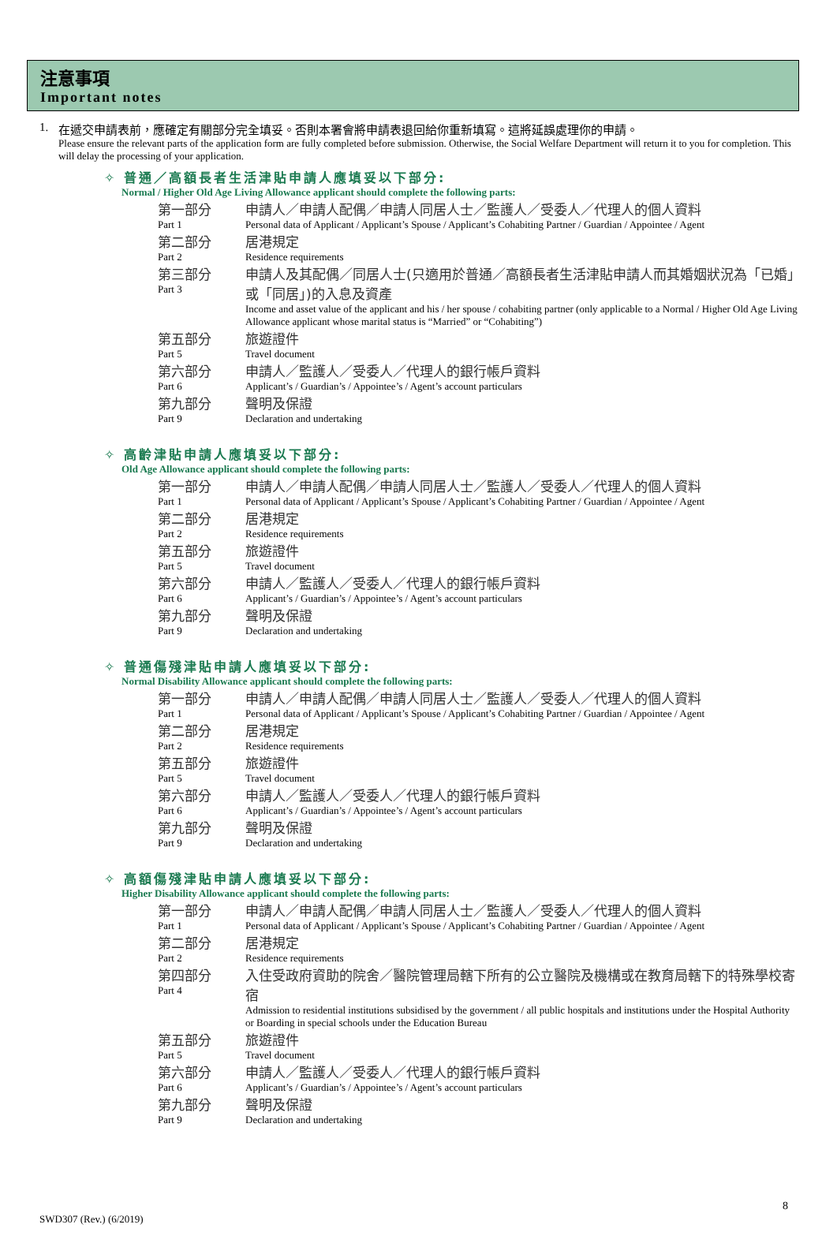注意事項
Important notes
1. 在遞交申請表前，應確定有關部分完全填妥。否則本署會將申請表退回給你重新填寫。這將延誤處理你的申請。
Please ensure the relevant parts of the application form are fully completed before submission. Otherwise, the Social Welfare Department will return it to you for completion. This will delay the processing of your application.
✧ 普通／高額長者生活津貼申請人應填妥以下部分:
Normal / Higher Old Age Living Allowance applicant should complete the following parts:
| 第一部分 Part 1 | 申請人／申請人配偶／申請人同居人士／監護人／受委人／代理人的個人資料 Personal data of Applicant / Applicant’s Spouse / Applicant’s Cohabiting Partner / Guardian / Appointee / Agent |
| 第二部分 Part 2 | 居港規定 Residence requirements |
| 第三部分 Part 3 | 申請人及其配偶／同居人士(只適用於普通／高額長者生活津貼申請人而其婚姻狀況為「已婚」或「同居」)的入息及資產 Income and asset value of the applicant and his / her spouse / cohabiting partner (only applicable to a Normal / Higher Old Age Living Allowance applicant whose marital status is “Married” or “Cohabiting”) |
| 第五部分 Part 5 | 旅遊證件 Travel document |
| 第六部分 Part 6 | 申請人／監護人／受委人／代理人的銀行帳戶資料 Applicant’s / Guardian’s / Appointee’s / Agent’s account particulars |
| 第九部分 Part 9 | 聲明及保證 Declaration and undertaking |
✧ 高齡津貼申請人應填妥以下部分:
Old Age Allowance applicant should complete the following parts:
| 第一部分 Part 1 | 申請人／申請人配偶／申請人同居人士／監護人／受委人／代理人的個人資料 Personal data of Applicant / Applicant’s Spouse / Applicant’s Cohabiting Partner / Guardian / Appointee / Agent |
| 第二部分 Part 2 | 居港規定 Residence requirements |
| 第五部分 Part 5 | 旅遊證件 Travel document |
| 第六部分 Part 6 | 申請人／監護人／受委人／代理人的銀行帳戶資料 Applicant’s / Guardian’s / Appointee’s / Agent’s account particulars |
| 第九部分 Part 9 | 聲明及保證 Declaration and undertaking |
✧ 普通傷殘津貼申請人應填妥以下部分:
Normal Disability Allowance applicant should complete the following parts:
| 第一部分 Part 1 | 申請人／申請人配偶／申請人同居人士／監護人／受委人／代理人的個人資料 Personal data of Applicant / Applicant’s Spouse / Applicant’s Cohabiting Partner / Guardian / Appointee / Agent |
| 第二部分 Part 2 | 居港規定 Residence requirements |
| 第五部分 Part 5 | 旅遊證件 Travel document |
| 第六部分 Part 6 | 申請人／監護人／受委人／代理人的銀行帳戶資料 Applicant’s / Guardian’s / Appointee’s / Agent’s account particulars |
| 第九部分 Part 9 | 聲明及保證 Declaration and undertaking |
✧ 高額傷殘津貼申請人應填妥以下部分:
Higher Disability Allowance applicant should complete the following parts:
| 第一部分 Part 1 | 申請人／申請人配偶／申請人同居人士／監護人／受委人／代理人的個人資料 Personal data of Applicant / Applicant’s Spouse / Applicant’s Cohabiting Partner / Guardian / Appointee / Agent |
| 第二部分 Part 2 | 居港規定 Residence requirements |
| 第四部分 Part 4 | 入住受政府資助的院舍／醫院管理局轄下所有的公立醫院及機構或在教育局轄下的特殊學校寄宿 Admission to residential institutions subsidised by the government / all public hospitals and institutions under the Hospital Authority or Boarding in special schools under the Education Bureau |
| 第五部分 Part 5 | 旅遊證件 Travel document |
| 第六部分 Part 6 | 申請人／監護人／受委人／代理人的銀行帳戶資料 Applicant’s / Guardian’s / Appointee’s / Agent’s account particulars |
| 第九部分 Part 9 | 聲明及保證 Declaration and undertaking |
8
SWD307 (Rev.) (6/2019)